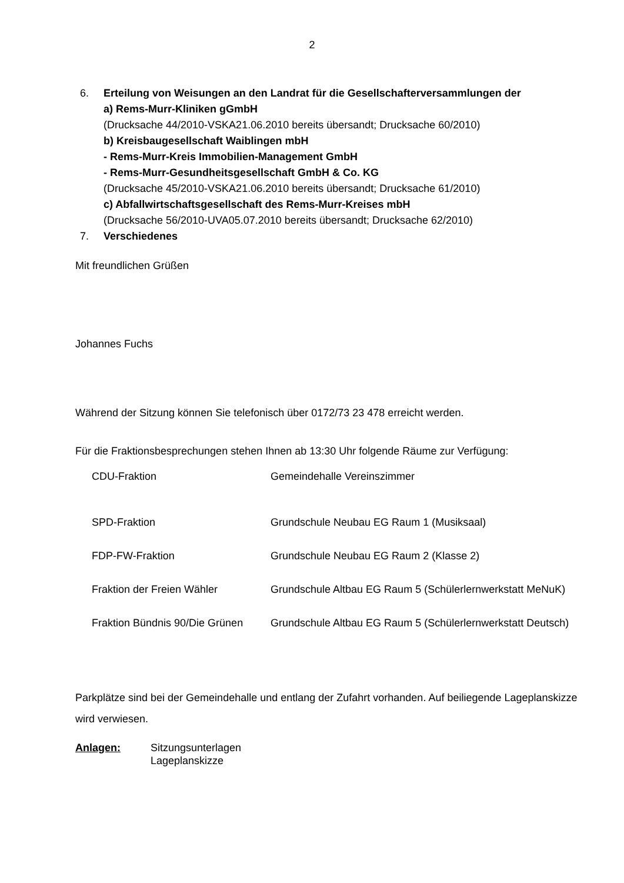2
6. Erteilung von Weisungen an den Landrat für die Gesellschafterversammlungen der
a) Rems-Murr-Kliniken gGmbH
(Drucksache 44/2010-VSKA21.06.2010 bereits übersandt; Drucksache 60/2010)
b) Kreisbaugesellschaft Waiblingen mbH
- Rems-Murr-Kreis Immobilien-Management GmbH
- Rems-Murr-Gesundheitsgesellschaft GmbH & Co. KG
(Drucksache 45/2010-VSKA21.06.2010 bereits übersandt; Drucksache 61/2010)
c) Abfallwirtschaftsgesellschaft des Rems-Murr-Kreises mbH
(Drucksache 56/2010-UVA05.07.2010 bereits übersandt; Drucksache 62/2010)
7. Verschiedenes
Mit freundlichen Grüßen
Johannes Fuchs
Während der Sitzung können Sie telefonisch über 0172/73 23 478 erreicht werden.
Für die Fraktionsbesprechungen stehen Ihnen ab 13:30 Uhr folgende Räume zur Verfügung:
| CDU-Fraktion | Gemeindehalle Vereinszimmer |
| SPD-Fraktion | Grundschule Neubau EG Raum 1 (Musiksaal) |
| FDP-FW-Fraktion | Grundschule Neubau EG Raum 2 (Klasse 2) |
| Fraktion der Freien Wähler | Grundschule Altbau EG Raum 5 (Schülerlernwerkstatt MeNuK) |
| Fraktion Bündnis 90/Die Grünen | Grundschule Altbau EG Raum 5 (Schülerlernwerkstatt Deutsch) |
Parkplätze sind bei der Gemeindehalle und entlang der Zufahrt vorhanden. Auf beiliegende Lageplanskizze wird verwiesen.
Anlagen: Sitzungsunterlagen
Lageplanskizze